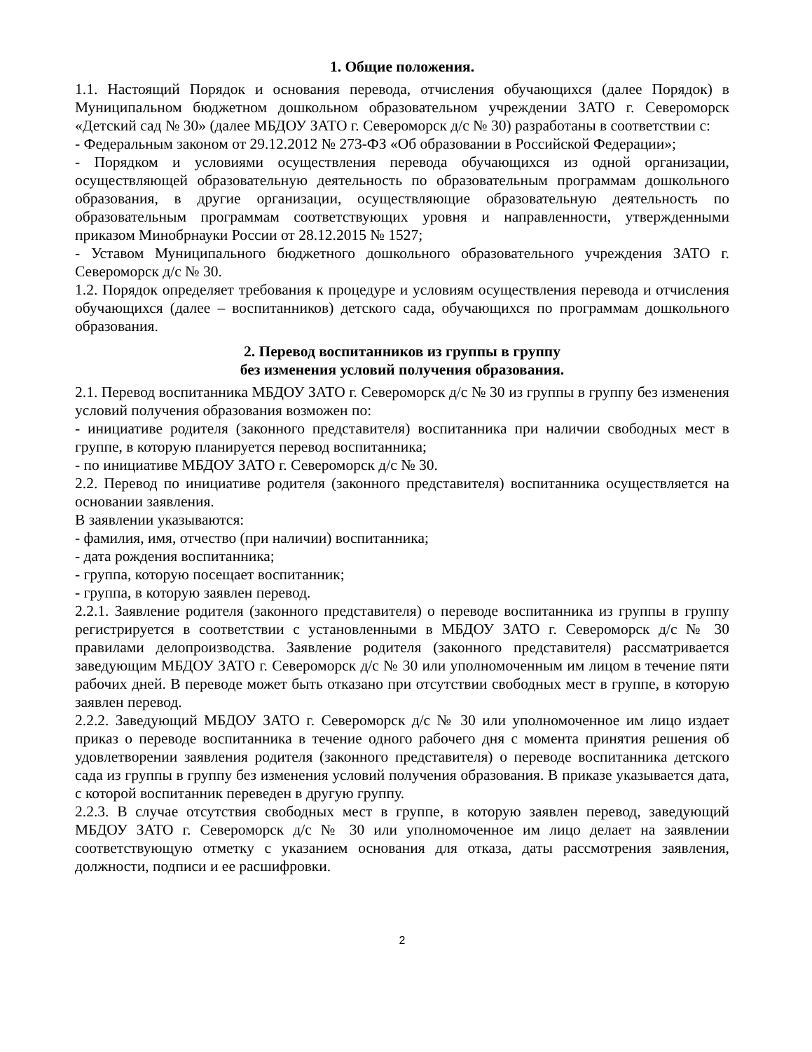1. Общие положения.
1.1. Настоящий Порядок и основания перевода, отчисления обучающихся (далее Порядок) в Муниципальном бюджетном дошкольном образовательном учреждении ЗАТО г. Североморск «Детский сад № 30» (далее МБДОУ ЗАТО г. Североморск д/с № 30) разработаны в соответствии с:
- Федеральным законом от 29.12.2012 № 273-ФЗ «Об образовании в Российской Федерации»;
- Порядком и условиями осуществления перевода обучающихся из одной организации, осуществляющей образовательную деятельность по образовательным программам дошкольного образования, в другие организации, осуществляющие образовательную деятельность по образовательным программам соответствующих уровня и направленности, утвержденными приказом Минобрнауки России от 28.12.2015 № 1527;
- Уставом Муниципального бюджетного дошкольного образовательного учреждения ЗАТО г. Североморск д/с № 30.
1.2. Порядок определяет требования к процедуре и условиям осуществления перевода и отчисления обучающихся (далее – воспитанников) детского сада, обучающихся по программам дошкольного образования.
2. Перевод воспитанников из группы в группу
без изменения условий получения образования.
2.1. Перевод воспитанника МБДОУ ЗАТО г. Североморск д/с № 30 из группы в группу без изменения условий получения образования возможен по:
- инициативе родителя (законного представителя) воспитанника при наличии свободных мест в группе, в которую планируется перевод воспитанника;
- по инициативе МБДОУ ЗАТО г. Североморск д/с № 30.
2.2. Перевод по инициативе родителя (законного представителя) воспитанника осуществляется на основании заявления.
В заявлении указываются:
- фамилия, имя, отчество (при наличии) воспитанника;
- дата рождения воспитанника;
- группа, которую посещает воспитанник;
- группа, в которую заявлен перевод.
2.2.1. Заявление родителя (законного представителя) о переводе воспитанника из группы в группу регистрируется в соответствии с установленными в МБДОУ ЗАТО г. Североморск д/с № 30 правилами делопроизводства. Заявление родителя (законного представителя) рассматривается заведующим МБДОУ ЗАТО г. Североморск д/с № 30 или уполномоченным им лицом в течение пяти рабочих дней. В переводе может быть отказано при отсутствии свободных мест в группе, в которую заявлен перевод.
2.2.2. Заведующий МБДОУ ЗАТО г. Североморск д/с № 30 или уполномоченное им лицо издает приказ о переводе воспитанника в течение одного рабочего дня с момента принятия решения об удовлетворении заявления родителя (законного представителя) о переводе воспитанника детского сада из группы в группу без изменения условий получения образования. В приказе указывается дата, с которой воспитанник переведен в другую группу.
2.2.3. В случае отсутствия свободных мест в группе, в которую заявлен перевод, заведующий МБДОУ ЗАТО г. Североморск д/с № 30 или уполномоченное им лицо делает на заявлении соответствующую отметку с указанием основания для отказа, даты рассмотрения заявления, должности, подписи и ее расшифровки.
2